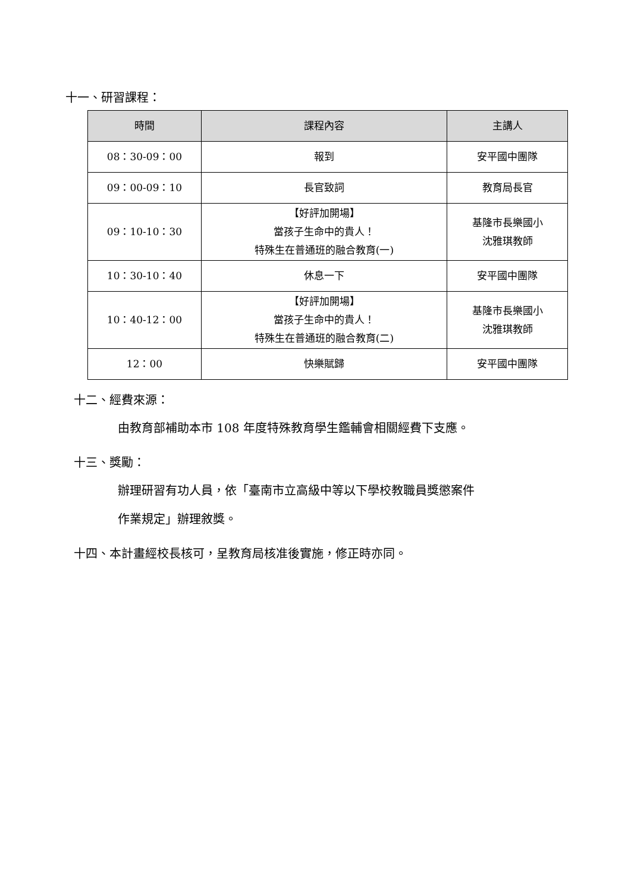十一、研習課程：
| 時間 | 課程內容 | 主講人 |
| --- | --- | --- |
| 08：30-09：00 | 報到 | 安平國中團隊 |
| 09：00-09：10 | 長官致詞 | 教育局長官 |
| 09：10-10：30 | 【好評加開場】 當孩子生命中的貴人！ 特殊生在普通班的融合教育(一) | 基隆市長樂國小 沈雅琪教師 |
| 10：30-10：40 | 休息一下 | 安平國中團隊 |
| 10：40-12：00 | 【好評加開場】 當孩子生命中的貴人！ 特殊生在普通班的融合教育(二) | 基隆市長樂國小 沈雅琪教師 |
| 12：00 | 快樂賦歸 | 安平國中團隊 |
十二、經費來源：
由教育部補助本市 108 年度特殊教育學生鑑輔會相關經費下支應。
十三、獎勵：
辦理研習有功人員，依「臺南市立高級中等以下學校教職員獎懲案件
作業規定」辦理敘獎。
十四、本計畫經校長核可，呈教育局核准後實施，修正時亦同。